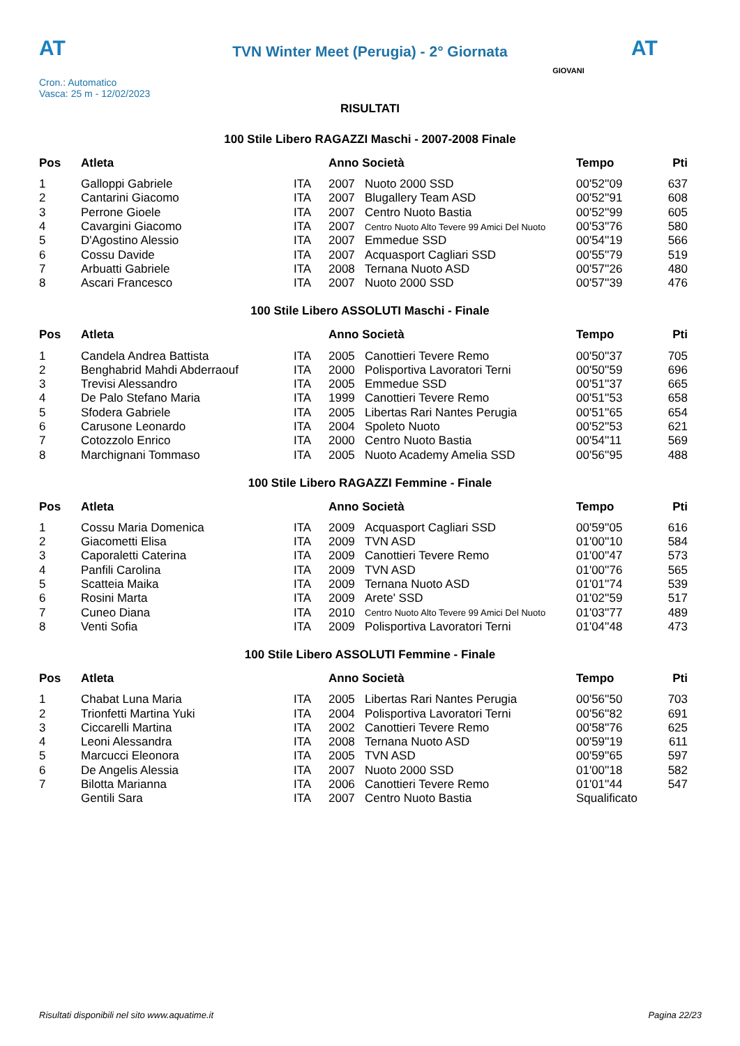AT AT
TVN Winter Meet (Perugia) - 2° Giornata
Cron.: Automatico
Vasca: 25 m - 12/02/2023
GIOVANI
RISULTATI
100 Stile Libero RAGAZZI Maschi - 2007-2008 Finale
| Pos | Atleta | | Anno Società | | Tempo | Pti |
| --- | --- | --- | --- | --- | --- | --- |
| 1 | Galloppi Gabriele | ITA | 2007 | Nuoto 2000 SSD | 00'52''09 | 637 |
| 2 | Cantarini Giacomo | ITA | 2007 | Blugallery Team ASD | 00'52''91 | 608 |
| 3 | Perrone Gioele | ITA | 2007 | Centro Nuoto Bastia | 00'52''99 | 605 |
| 4 | Cavargini Giacomo | ITA | 2007 | Centro Nuoto Alto Tevere 99 Amici Del Nuoto | 00'53''76 | 580 |
| 5 | D'Agostino Alessio | ITA | 2007 | Emmedue SSD | 00'54''19 | 566 |
| 6 | Cossu Davide | ITA | 2007 | Acquasport Cagliari SSD | 00'55''79 | 519 |
| 7 | Arbuatti Gabriele | ITA | 2008 | Ternana Nuoto ASD | 00'57''26 | 480 |
| 8 | Ascari Francesco | ITA | 2007 | Nuoto 2000 SSD | 00'57''39 | 476 |
100 Stile Libero ASSOLUTI Maschi - Finale
| Pos | Atleta | | Anno Società | | Tempo | Pti |
| --- | --- | --- | --- | --- | --- | --- |
| 1 | Candela Andrea Battista | ITA | 2005 | Canottieri Tevere Remo | 00'50''37 | 705 |
| 2 | Benghabrid Mahdi Abderraouf | ITA | 2000 | Polisportiva Lavoratori Terni | 00'50''59 | 696 |
| 3 | Trevisi Alessandro | ITA | 2005 | Emmedue SSD | 00'51''37 | 665 |
| 4 | De Palo Stefano Maria | ITA | 1999 | Canottieri Tevere Remo | 00'51''53 | 658 |
| 5 | Sfodera Gabriele | ITA | 2005 | Libertas Rari Nantes Perugia | 00'51''65 | 654 |
| 6 | Carusone Leonardo | ITA | 2004 | Spoleto Nuoto | 00'52''53 | 621 |
| 7 | Cotozzolo Enrico | ITA | 2000 | Centro Nuoto Bastia | 00'54''11 | 569 |
| 8 | Marchignani Tommaso | ITA | 2005 | Nuoto Academy Amelia SSD | 00'56''95 | 488 |
100 Stile Libero RAGAZZI Femmine - Finale
| Pos | Atleta | | Anno Società | | Tempo | Pti |
| --- | --- | --- | --- | --- | --- | --- |
| 1 | Cossu Maria Domenica | ITA | 2009 | Acquasport Cagliari SSD | 00'59''05 | 616 |
| 2 | Giacometti Elisa | ITA | 2009 | TVN ASD | 01'00''10 | 584 |
| 3 | Caporaletti Caterina | ITA | 2009 | Canottieri Tevere Remo | 01'00''47 | 573 |
| 4 | Panfili Carolina | ITA | 2009 | TVN ASD | 01'00''76 | 565 |
| 5 | Scatteia Maika | ITA | 2009 | Ternana Nuoto ASD | 01'01''74 | 539 |
| 6 | Rosini Marta | ITA | 2009 | Arete' SSD | 01'02''59 | 517 |
| 7 | Cuneo Diana | ITA | 2010 | Centro Nuoto Alto Tevere 99 Amici Del Nuoto | 01'03''77 | 489 |
| 8 | Venti Sofia | ITA | 2009 | Polisportiva Lavoratori Terni | 01'04''48 | 473 |
100 Stile Libero ASSOLUTI Femmine - Finale
| Pos | Atleta | | Anno Società | | Tempo | Pti |
| --- | --- | --- | --- | --- | --- | --- |
| 1 | Chabat Luna Maria | ITA | 2005 | Libertas Rari Nantes Perugia | 00'56''50 | 703 |
| 2 | Trionfetti Martina Yuki | ITA | 2004 | Polisportiva Lavoratori Terni | 00'56''82 | 691 |
| 3 | Ciccarelli Martina | ITA | 2002 | Canottieri Tevere Remo | 00'58''76 | 625 |
| 4 | Leoni Alessandra | ITA | 2008 | Ternana Nuoto ASD | 00'59''19 | 611 |
| 5 | Marcucci Eleonora | ITA | 2005 | TVN ASD | 00'59''65 | 597 |
| 6 | De Angelis Alessia | ITA | 2007 | Nuoto 2000 SSD | 01'00''18 | 582 |
| 7 | Bilotta Marianna | ITA | 2006 | Canottieri Tevere Remo | 01'01''44 | 547 |
| | Gentili Sara | ITA | 2007 | Centro Nuoto Bastia | Squalificato | |
Risultati disponibili nel sito www.aquatime.it Pagina 22/23